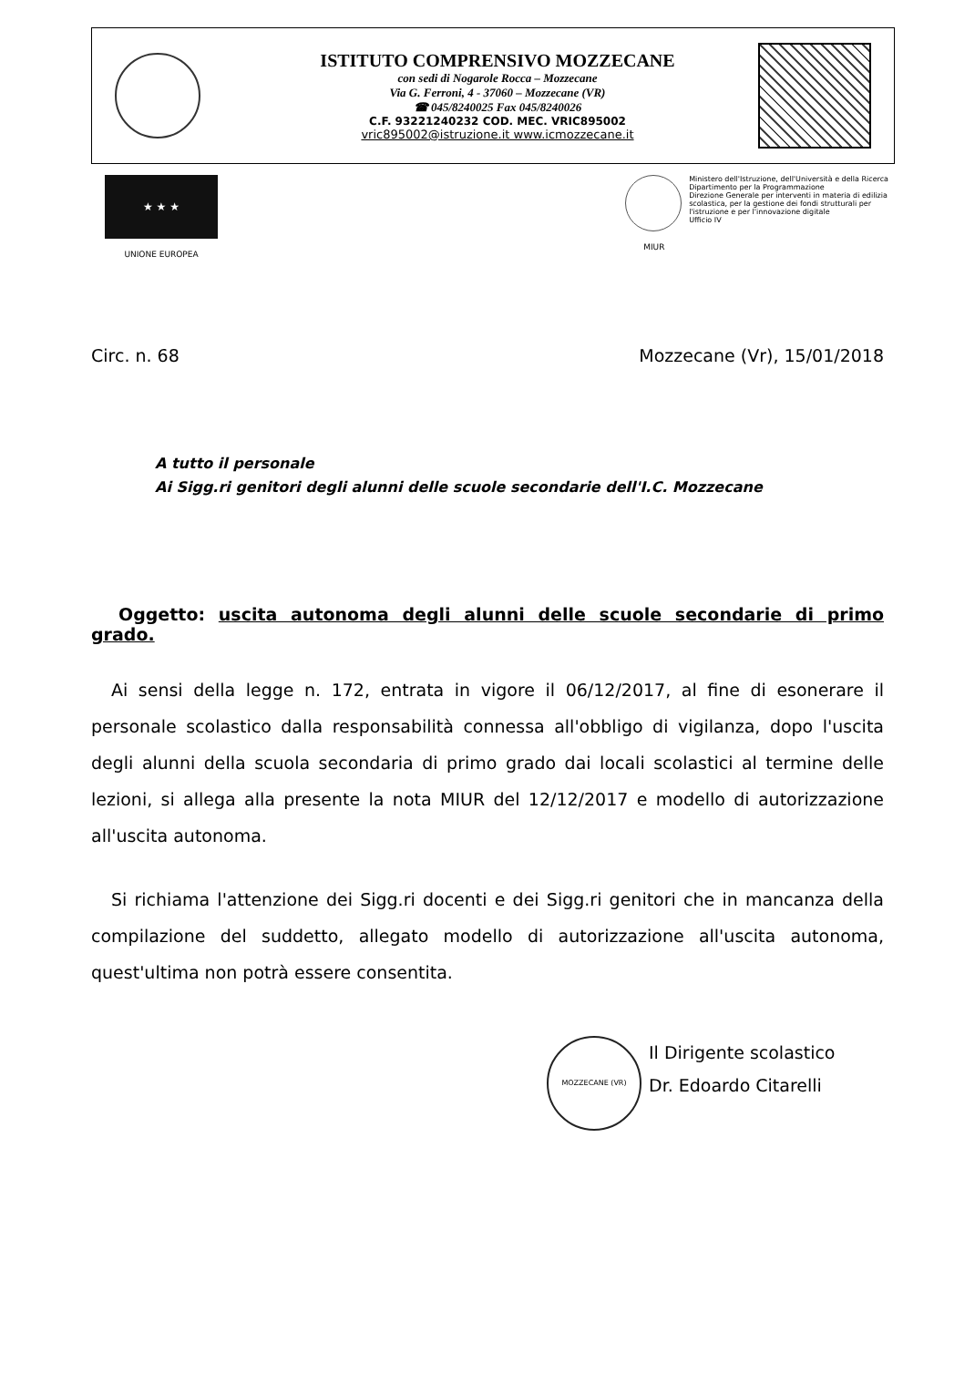ISTITUTO COMPRENSIVO MOZZECANE
con sedi di Nogarole Rocca – Mozzecane
Via G. Ferroni, 4 - 37060 – Mozzecane (VR)
☎ 045/8240025 Fax 045/8240026
C.F. 93221240232 COD. MEC. VRIC895002
vric895002@istruzione.it www.icmozzecane.it
★ ★ ★
UNIONE EUROPEA
Ministero dell'Istruzione, dell'Università e della Ricerca
Dipartimento per la Programmazione
Direzione Generale per interventi in materia di edilizia
scolastica, per la gestione dei fondi strutturali per
l'istruzione e per l'innovazione digitale
Ufficio IV
MIUR
Circ. n. 68 Mozzecane (Vr), 15/01/2018
A tutto il personale
Ai Sigg.ri genitori degli alunni delle scuole secondarie dell'I.C. Mozzecane
Oggetto: uscita autonoma degli alunni delle scuole secondarie di primo grado.
Ai sensi della legge n. 172, entrata in vigore il 06/12/2017, al fine di esonerare il personale scolastico dalla responsabilità connessa all'obbligo di vigilanza, dopo l'uscita degli alunni della scuola secondaria di primo grado dai locali scolastici al termine delle lezioni, si allega alla presente la nota MIUR del 12/12/2017 e modello di autorizzazione all'uscita autonoma.
Si richiama l'attenzione dei Sigg.ri docenti e dei Sigg.ri genitori che in mancanza della compilazione del suddetto, allegato modello di autorizzazione all'uscita autonoma, quest'ultima non potrà essere consentita.
MOZZECANE (VR)
Il Dirigente scolastico
Dr. Edoardo Citarelli